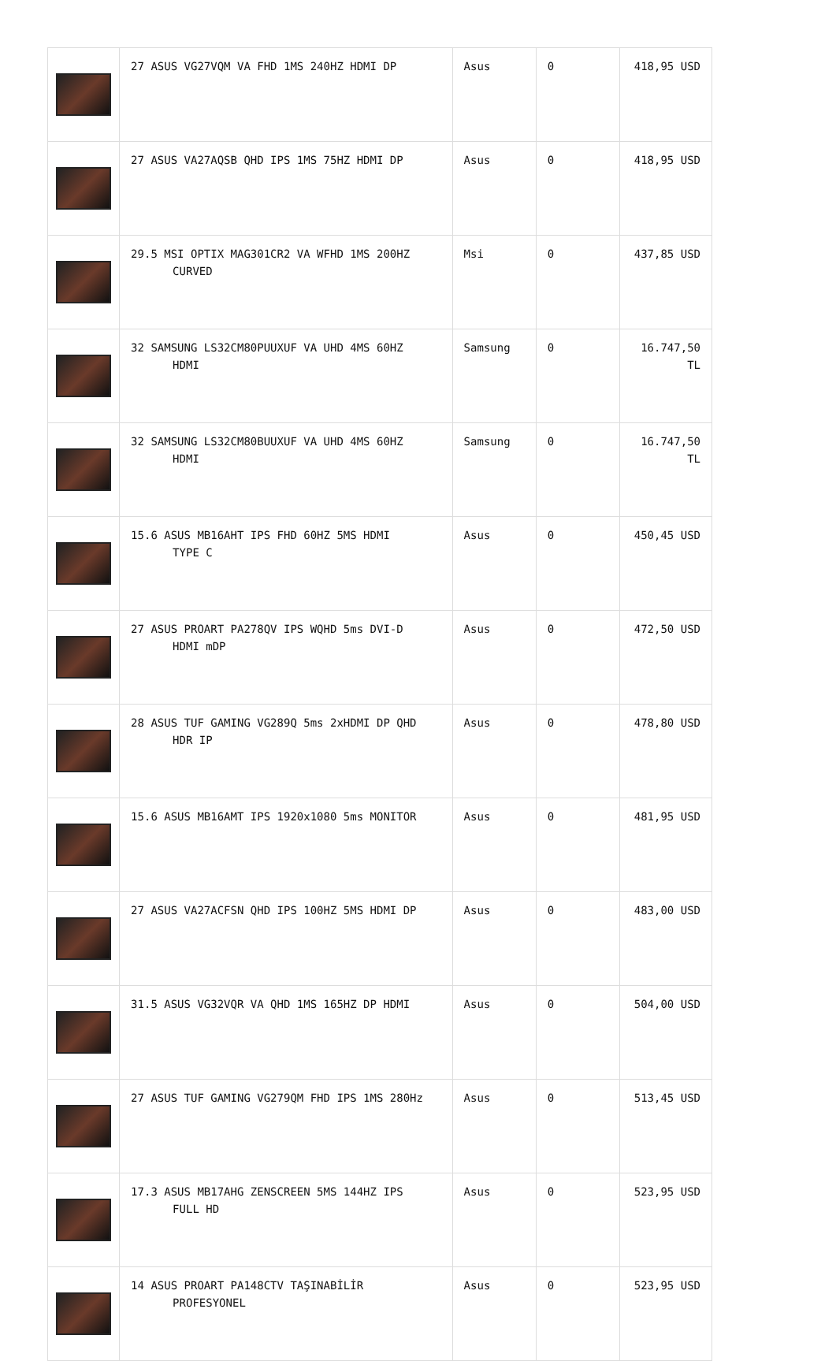| | 27 ASUS VG27VQM VA FHD 1MS 240HZ HDMI DP | Asus | 0 | 418,95 USD |
| | 27 ASUS VA27AQSB QHD IPS 1MS 75HZ HDMI DP | Asus | 0 | 418,95 USD |
| | 29.5 MSI OPTIX MAG301CR2 VA WFHD 1MS 200HZ CURVED | Msi | 0 | 437,85 USD |
| | 32 SAMSUNG LS32CM80PUUXUF VA UHD 4MS 60HZ HDMI | Samsung | 0 | 16.747,50 TL |
| | 32 SAMSUNG LS32CM80BUUXUF VA UHD 4MS 60HZ HDMI | Samsung | 0 | 16.747,50 TL |
| | 15.6 ASUS MB16AHT IPS FHD 60HZ 5MS HDMI TYPE C | Asus | 0 | 450,45 USD |
| | 27 ASUS PROART PA278QV IPS WQHD 5ms DVI-D HDMI mDP | Asus | 0 | 472,50 USD |
| | 28 ASUS TUF GAMING VG289Q 5ms 2xHDMI DP QHD HDR IP | Asus | 0 | 478,80 USD |
| | 15.6 ASUS MB16AMT IPS 1920x1080 5ms MONITOR | Asus | 0 | 481,95 USD |
| | 27 ASUS VA27ACFSN QHD IPS 100HZ 5MS HDMI DP | Asus | 0 | 483,00 USD |
| | 31.5 ASUS VG32VQR VA QHD 1MS 165HZ DP HDMI | Asus | 0 | 504,00 USD |
| | 27 ASUS TUF GAMING VG279QM FHD IPS 1MS 280Hz | Asus | 0 | 513,45 USD |
| | 17.3 ASUS MB17AHG ZENSCREEN 5MS 144HZ IPS FULL HD | Asus | 0 | 523,95 USD |
| | 14 ASUS PROART PA148CTV TAŞINABİLİR PROFESYONEL | Asus | 0 | 523,95 USD |